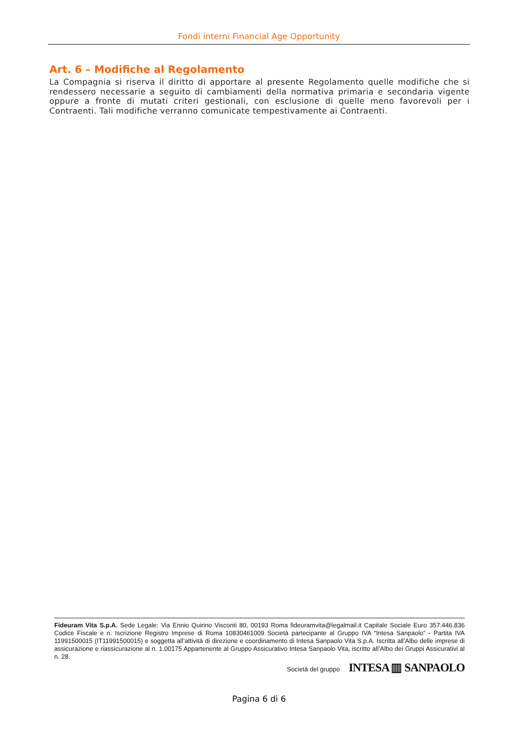Fondi interni Financial Age Opportunity
Art. 6 – Modifiche al Regolamento
La Compagnia si riserva il diritto di apportare al presente Regolamento quelle modifiche che si rendessero necessarie a seguito di cambiamenti della normativa primaria e secondaria vigente oppure a fronte di mutati criteri gestionali, con esclusione di quelle meno favorevoli per i Contraenti. Tali modifiche verranno comunicate tempestivamente ai Contraenti.
Fideuram Vita S.p.A. Sede Legale: Via Ennio Quirino Visconti 80, 00193 Roma fideuramvita@legalmail.it Capitale Sociale Euro 357.446.836 Codice Fiscale e n. Iscrizione Registro Imprese di Roma 10830461009 Società partecipante al Gruppo IVA “Intesa Sanpaolo” - Partita IVA 11991500015 (IT11991500015) e soggetta all’attività di direzione e coordinamento di Intesa Sanpaolo Vita S.p.A. Iscritta all’Albo delle imprese di assicurazione e riassicurazione al n. 1.00175 Appartenente al Gruppo Assicurativo Intesa Sanpaolo Vita, iscritto all’Albo dei Gruppi Assicurativi al n. 28.
Società del gruppo INTESA ▥ SANPAOLO
Pagina 6 di 6